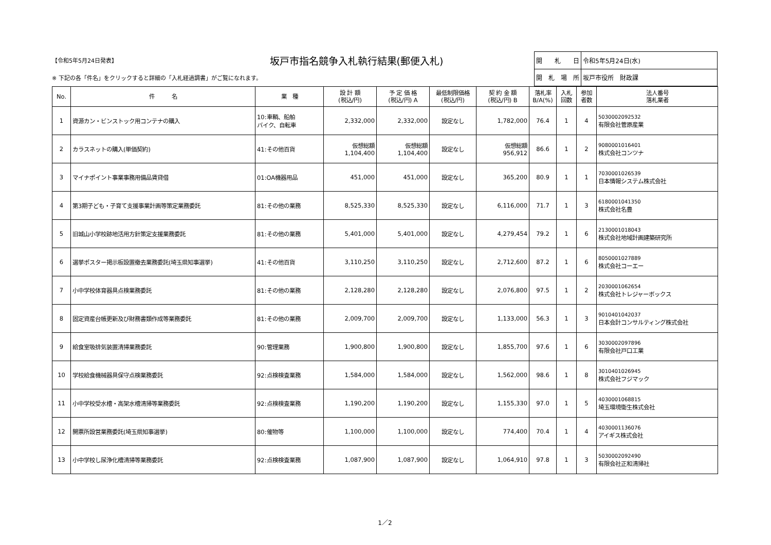【令和5年5月24日発表】 坂戸市指名競争入札執行結果(郵便入札)
※ 下記の各「件名」をクリックすると詳細の「入札経過調書」がご覧になれます。
| 開 札 日 | 令和5年5月24日(水) |
| 開 札 場 所 | 坂戸市役所 財政課 |
| No. | 件 名 | 業 種 | 設 計 額 (税込/円) | 予 定 価 格 (税込/円) A | 最低制限価格 (税込/円) | 契 約 金 額 (税込/円) B | 落札率 B/A(%) | 入札 回数 | 参加 者数 | 法人番号 落札業者 |
| --- | --- | --- | --- | --- | --- | --- | --- | --- | --- | --- |
| 1 | 資源カン・ビンストック用コンテナの購入 | 10:車輌、船舶 バイク、自転車 | 2,332,000 | 2,332,000 | 設定なし | 1,782,000 | 76.4 | 1 | 4 | 5030002092532 有限会社菅原産業 |
| 2 | カラスネットの購入(単価契約) | 41:その他百貨 | 仮想総額 1,104,400 | 仮想総額 1,104,400 | 設定なし | 仮想総額 956,912 | 86.6 | 1 | 2 | 9080001016401 株式会社コンツナ |
| 3 | マイナポイント事業事務用備品賃貸借 | 01:OA機器用品 | 451,000 | 451,000 | 設定なし | 365,200 | 80.9 | 1 | 1 | 7030001026539 日本情報システム株式会社 |
| 4 | 第3期子ども・子育て支援事業計画等策定業務委託 | 81:その他の業務 | 8,525,330 | 8,525,330 | 設定なし | 6,116,000 | 71.7 | 1 | 3 | 6180001041350 株式会社名豊 |
| 5 | 旧城山小学校跡地活用方針策定支援業務委託 | 81:その他の業務 | 5,401,000 | 5,401,000 | 設定なし | 4,279,454 | 79.2 | 1 | 6 | 2130001018043 株式会社地域計画建築研究所 |
| 6 | 選挙ポスター掲示板設置撤去業務委託(埼玉県知事選挙) | 41:その他百貨 | 3,110,250 | 3,110,250 | 設定なし | 2,712,600 | 87.2 | 1 | 6 | 8050001027889 株式会社コーエー |
| 7 | 小中学校体育器具点検業務委託 | 81:その他の業務 | 2,128,280 | 2,128,280 | 設定なし | 2,076,800 | 97.5 | 1 | 2 | 2030001062654 株式会社トレジャーボックス |
| 8 | 固定資産台帳更新及び財務書類作成等業務委託 | 81:その他の業務 | 2,009,700 | 2,009,700 | 設定なし | 1,133,000 | 56.3 | 1 | 3 | 9010401042037 日本会計コンサルティング株式会社 |
| 9 | 給食室吸排気装置清掃業務委託 | 90:管理業務 | 1,900,800 | 1,900,800 | 設定なし | 1,855,700 | 97.6 | 1 | 6 | 3030002097896 有限会社戸口工業 |
| 10 | 学校給食機械器具保守点検業務委託 | 92:点検検査業務 | 1,584,000 | 1,584,000 | 設定なし | 1,562,000 | 98.6 | 1 | 8 | 3010401026945 株式会社フジマック |
| 11 | 小中学校受水槽・高架水槽清掃等業務委託 | 92:点検検査業務 | 1,190,200 | 1,190,200 | 設定なし | 1,155,330 | 97.0 | 1 | 5 | 4030001068815 埼玉環境衛生株式会社 |
| 12 | 開票所設営業務委託(埼玉県知事選挙) | 80:催物等 | 1,100,000 | 1,100,000 | 設定なし | 774,400 | 70.4 | 1 | 4 | 4030001136076 アイギス株式会社 |
| 13 | 小中学校し尿浄化槽清掃等業務委託 | 92:点検検査業務 | 1,087,900 | 1,087,900 | 設定なし | 1,064,910 | 97.8 | 1 | 3 | 5030002092490 有限会社正和清掃社 |
1／2